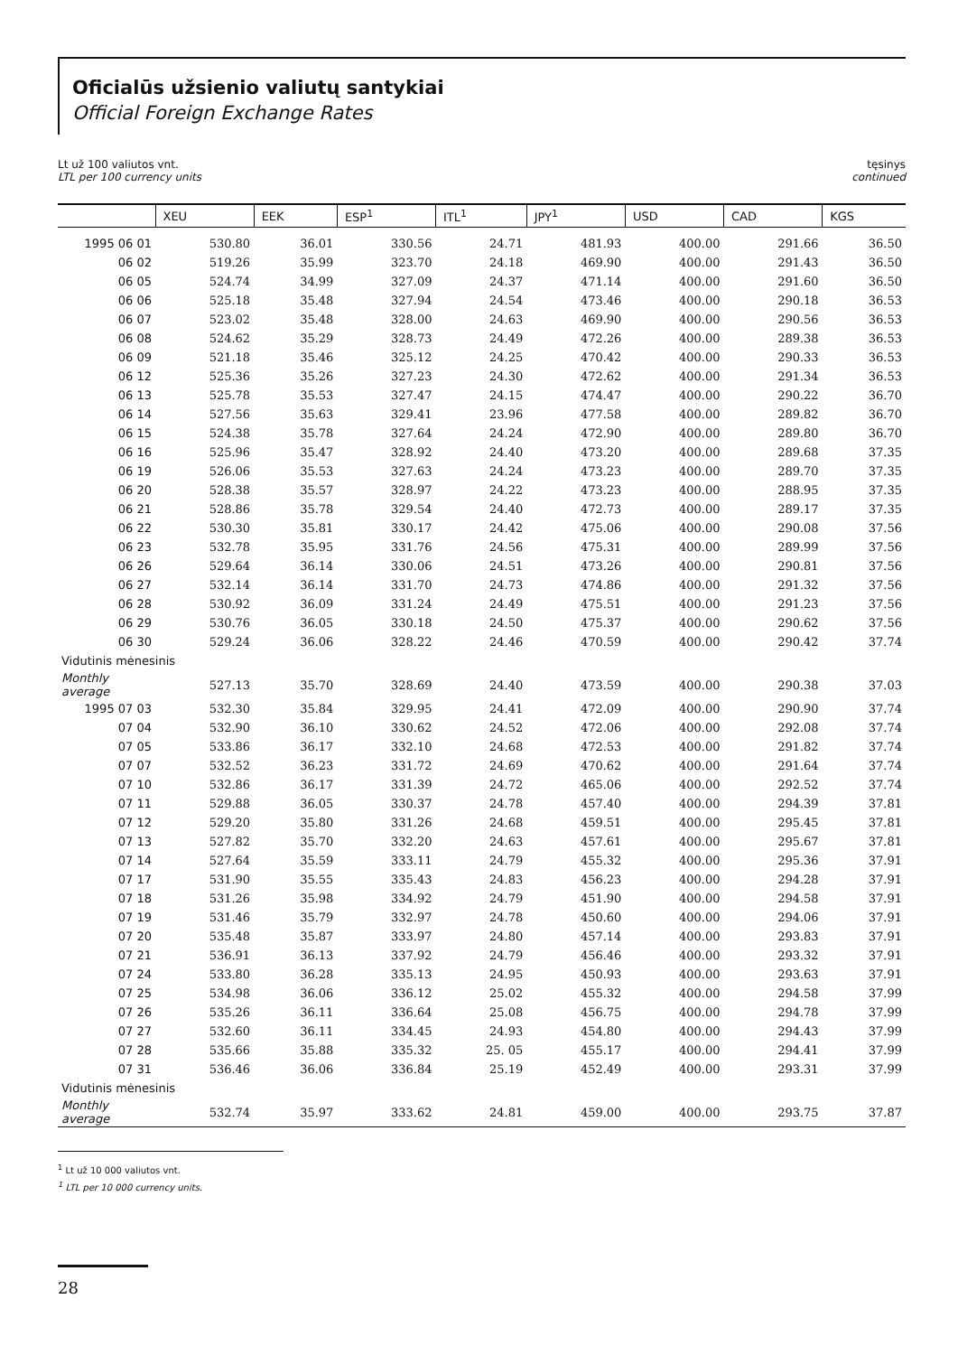Oficialūs užsienio valiutų santykiai
Official Foreign Exchange Rates
Lt už 100 valiutos vnt.
LTL per 100 currency units
tęsinys
continued
| | XEU | EEK | ESP<sup>1</sup> | ITL<sup>1</sup> | JPY<sup>1</sup> | USD | CAD | KGS |
| --- | --- | --- | --- | --- | --- | --- | --- | --- |
| 1995 06 01 | 530.80 | 36.01 | 330.56 | 24.71 | 481.93 | 400.00 | 291.66 | 36.50 |
| 06 02 | 519.26 | 35.99 | 323.70 | 24.18 | 469.90 | 400.00 | 291.43 | 36.50 |
| 06 05 | 524.74 | 34.99 | 327.09 | 24.37 | 471.14 | 400.00 | 291.60 | 36.50 |
| 06 06 | 525.18 | 35.48 | 327.94 | 24.54 | 473.46 | 400.00 | 290.18 | 36.53 |
| 06 07 | 523.02 | 35.48 | 328.00 | 24.63 | 469.90 | 400.00 | 290.56 | 36.53 |
| 06 08 | 524.62 | 35.29 | 328.73 | 24.49 | 472.26 | 400.00 | 289.38 | 36.53 |
| 06 09 | 521.18 | 35.46 | 325.12 | 24.25 | 470.42 | 400.00 | 290.33 | 36.53 |
| 06 12 | 525.36 | 35.26 | 327.23 | 24.30 | 472.62 | 400.00 | 291.34 | 36.53 |
| 06 13 | 525.78 | 35.53 | 327.47 | 24.15 | 474.47 | 400.00 | 290.22 | 36.70 |
| 06 14 | 527.56 | 35.63 | 329.41 | 23.96 | 477.58 | 400.00 | 289.82 | 36.70 |
| 06 15 | 524.38 | 35.78 | 327.64 | 24.24 | 472.90 | 400.00 | 289.80 | 36.70 |
| 06 16 | 525.96 | 35.47 | 328.92 | 24.40 | 473.20 | 400.00 | 289.68 | 37.35 |
| 06 19 | 526.06 | 35.53 | 327.63 | 24.24 | 473.23 | 400.00 | 289.70 | 37.35 |
| 06 20 | 528.38 | 35.57 | 328.97 | 24.22 | 473.23 | 400.00 | 288.95 | 37.35 |
| 06 21 | 528.86 | 35.78 | 329.54 | 24.40 | 472.73 | 400.00 | 289.17 | 37.35 |
| 06 22 | 530.30 | 35.81 | 330.17 | 24.42 | 475.06 | 400.00 | 290.08 | 37.56 |
| 06 23 | 532.78 | 35.95 | 331.76 | 24.56 | 475.31 | 400.00 | 289.99 | 37.56 |
| 06 26 | 529.64 | 36.14 | 330.06 | 24.51 | 473.26 | 400.00 | 290.81 | 37.56 |
| 06 27 | 532.14 | 36.14 | 331.70 | 24.73 | 474.86 | 400.00 | 291.32 | 37.56 |
| 06 28 | 530.92 | 36.09 | 331.24 | 24.49 | 475.51 | 400.00 | 291.23 | 37.56 |
| 06 29 | 530.76 | 36.05 | 330.18 | 24.50 | 475.37 | 400.00 | 290.62 | 37.56 |
| 06 30 | 529.24 | 36.06 | 328.22 | 24.46 | 470.59 | 400.00 | 290.42 | 37.74 |
| Vidutinis mėnesinis | | | | | | | | |
| Monthly average | 527.13 | 35.70 | 328.69 | 24.40 | 473.59 | 400.00 | 290.38 | 37.03 |
| 1995 07 03 | 532.30 | 35.84 | 329.95 | 24.41 | 472.09 | 400.00 | 290.90 | 37.74 |
| 07 04 | 532.90 | 36.10 | 330.62 | 24.52 | 472.06 | 400.00 | 292.08 | 37.74 |
| 07 05 | 533.86 | 36.17 | 332.10 | 24.68 | 472.53 | 400.00 | 291.82 | 37.74 |
| 07 07 | 532.52 | 36.23 | 331.72 | 24.69 | 470.62 | 400.00 | 291.64 | 37.74 |
| 07 10 | 532.86 | 36.17 | 331.39 | 24.72 | 465.06 | 400.00 | 292.52 | 37.74 |
| 07 11 | 529.88 | 36.05 | 330.37 | 24.78 | 457.40 | 400.00 | 294.39 | 37.81 |
| 07 12 | 529.20 | 35.80 | 331.26 | 24.68 | 459.51 | 400.00 | 295.45 | 37.81 |
| 07 13 | 527.82 | 35.70 | 332.20 | 24.63 | 457.61 | 400.00 | 295.67 | 37.81 |
| 07 14 | 527.64 | 35.59 | 333.11 | 24.79 | 455.32 | 400.00 | 295.36 | 37.91 |
| 07 17 | 531.90 | 35.55 | 335.43 | 24.83 | 456.23 | 400.00 | 294.28 | 37.91 |
| 07 18 | 531.26 | 35.98 | 334.92 | 24.79 | 451.90 | 400.00 | 294.58 | 37.91 |
| 07 19 | 531.46 | 35.79 | 332.97 | 24.78 | 450.60 | 400.00 | 294.06 | 37.91 |
| 07 20 | 535.48 | 35.87 | 333.97 | 24.80 | 457.14 | 400.00 | 293.83 | 37.91 |
| 07 21 | 536.91 | 36.13 | 337.92 | 24.79 | 456.46 | 400.00 | 293.32 | 37.91 |
| 07 24 | 533.80 | 36.28 | 335.13 | 24.95 | 450.93 | 400.00 | 293.63 | 37.91 |
| 07 25 | 534.98 | 36.06 | 336.12 | 25.02 | 455.32 | 400.00 | 294.58 | 37.99 |
| 07 26 | 535.26 | 36.11 | 336.64 | 25.08 | 456.75 | 400.00 | 294.78 | 37.99 |
| 07 27 | 532.60 | 36.11 | 334.45 | 24.93 | 454.80 | 400.00 | 294.43 | 37.99 |
| 07 28 | 535.66 | 35.88 | 335.32 | 25. 05 | 455.17 | 400.00 | 294.41 | 37.99 |
| 07 31 | 536.46 | 36.06 | 336.84 | 25.19 | 452.49 | 400.00 | 293.31 | 37.99 |
| Vidutinis mėnesinis | | | | | | | | |
| Monthly average | 532.74 | 35.97 | 333.62 | 24.81 | 459.00 | 400.00 | 293.75 | 37.87 |
<sup>1</sup> Lt už 10 000 valiutos vnt.
<sup>1</sup> LTL per 10 000 currency units.
28